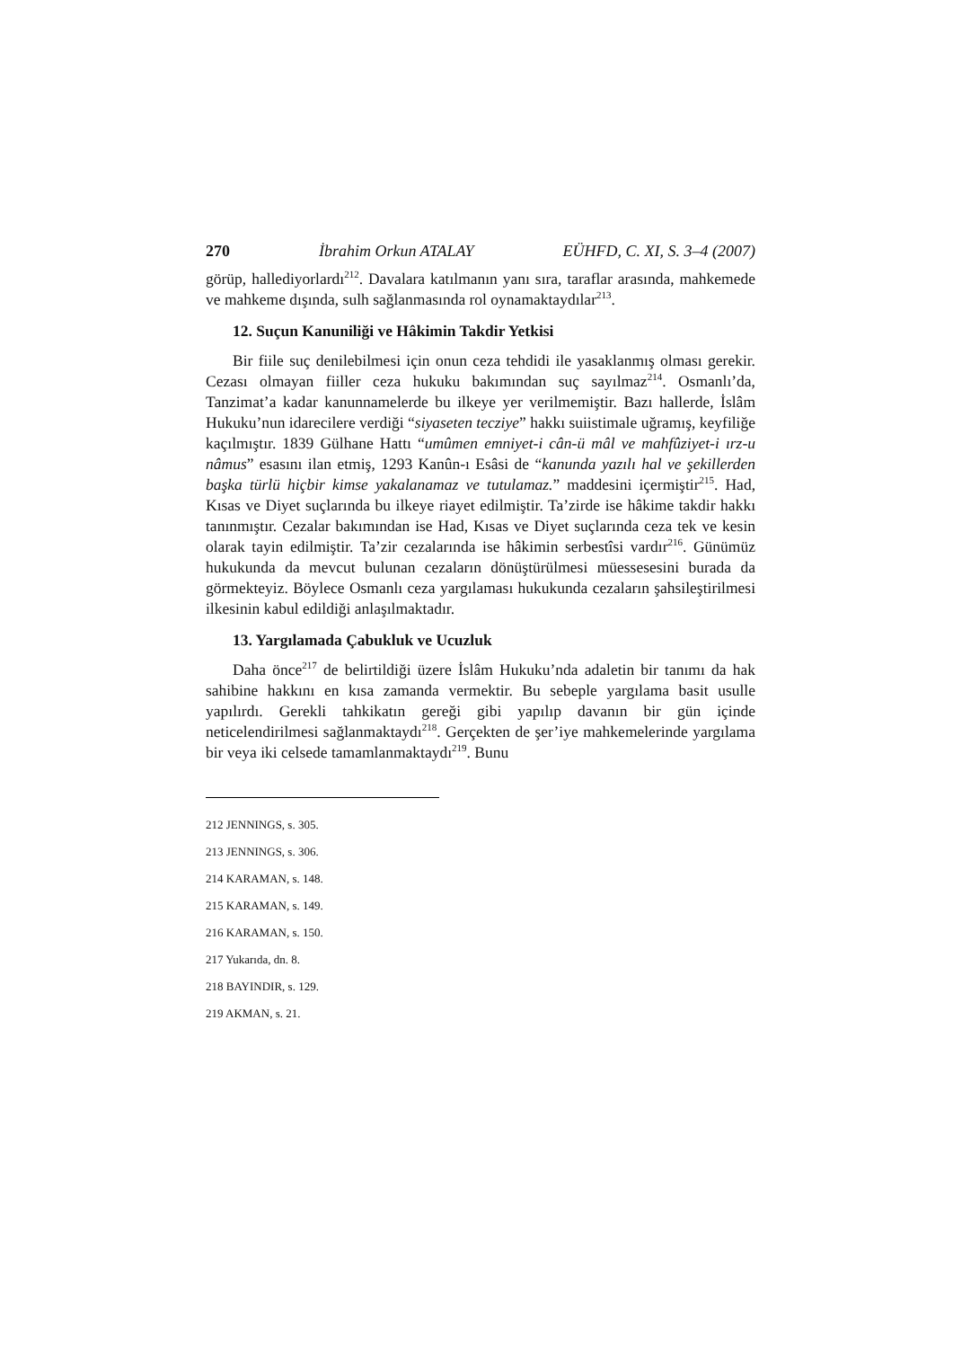270 İbrahim Orkun ATALAY EÜHFD, C. XI, S. 3–4 (2007)
görüp, hallediyorlardı<sup>212</sup>. Davalara katılmanın yanı sıra, taraflar arasında, mahkemede ve mahkeme dışında, sulh sağlanmasında rol oynamaktaydılar<sup>213</sup>.
12. Suçun Kanuniliği ve Hâkimin Takdir Yetkisi
Bir fiile suç denilebilmesi için onun ceza tehdidi ile yasaklanmış olması gerekir. Cezası olmayan fiiller ceza hukuku bakımından suç sayılmaz<sup>214</sup>. Osmanlı’da, Tanzimat’a kadar kanunnamelerde bu ilkeye yer verilmemiştir. Bazı hallerde, İslâm Hukuku’nun idarecilere verdiği “siyaseten tecziye” hakkı suiistimale uğramış, keyfiliğe kaçılmıştır. 1839 Gülhane Hattı “umûmen emniyet-i cân-ü mâl ve mahfûziyet-i ırz-u nâmus” esasını ilan etmiş, 1293 Kanûn-ı Esâsi de “kanunda yazılı hal ve şekillerden başka türlü hiçbir kimse yakalanamaz ve tutulamaz.” maddesini içermiştir<sup>215</sup>. Had, Kısas ve Diyet suçlarında bu ilkeye riayet edilmiştir. Ta’zirde ise hâkime takdir hakkı tanınmıştır. Cezalar bakımından ise Had, Kısas ve Diyet suçlarında ceza tek ve kesin olarak tayin edilmiştir. Ta’zir cezalarında ise hâkimin serbestîsi vardır<sup>216</sup>. Günümüz hukukunda da mevcut bulunan cezaların dönüştürülmesi müessesesini burada da görmekteyiz. Böylece Osmanlı ceza yargılaması hukukunda cezaların şahsileştirilmesi ilkesinin kabul edildiği anlaşılmaktadır.
13. Yargılamada Çabukluk ve Ucuzluk
Daha önce<sup>217</sup> de belirtildiği üzere İslâm Hukuku’nda adaletin bir tanımı da hak sahibine hakkını en kısa zamanda vermektir. Bu sebeple yargılama basit usulle yapılırdı. Gerekli tahkikatın gereği gibi yapılıp davanın bir gün içinde neticelendirilmesi sağlanmaktaydı<sup>218</sup>. Gerçekten de şer’iye mahkemelerinde yargılama bir veya iki celsede tamamlanmaktaydı<sup>219</sup>. Bunu
212 JENNINGS, s. 305.
213 JENNINGS, s. 306.
214 KARAMAN, s. 148.
215 KARAMAN, s. 149.
216 KARAMAN, s. 150.
217 Yukarıda, dn. 8.
218 BAYINDIR, s. 129.
219 AKMAN, s. 21.